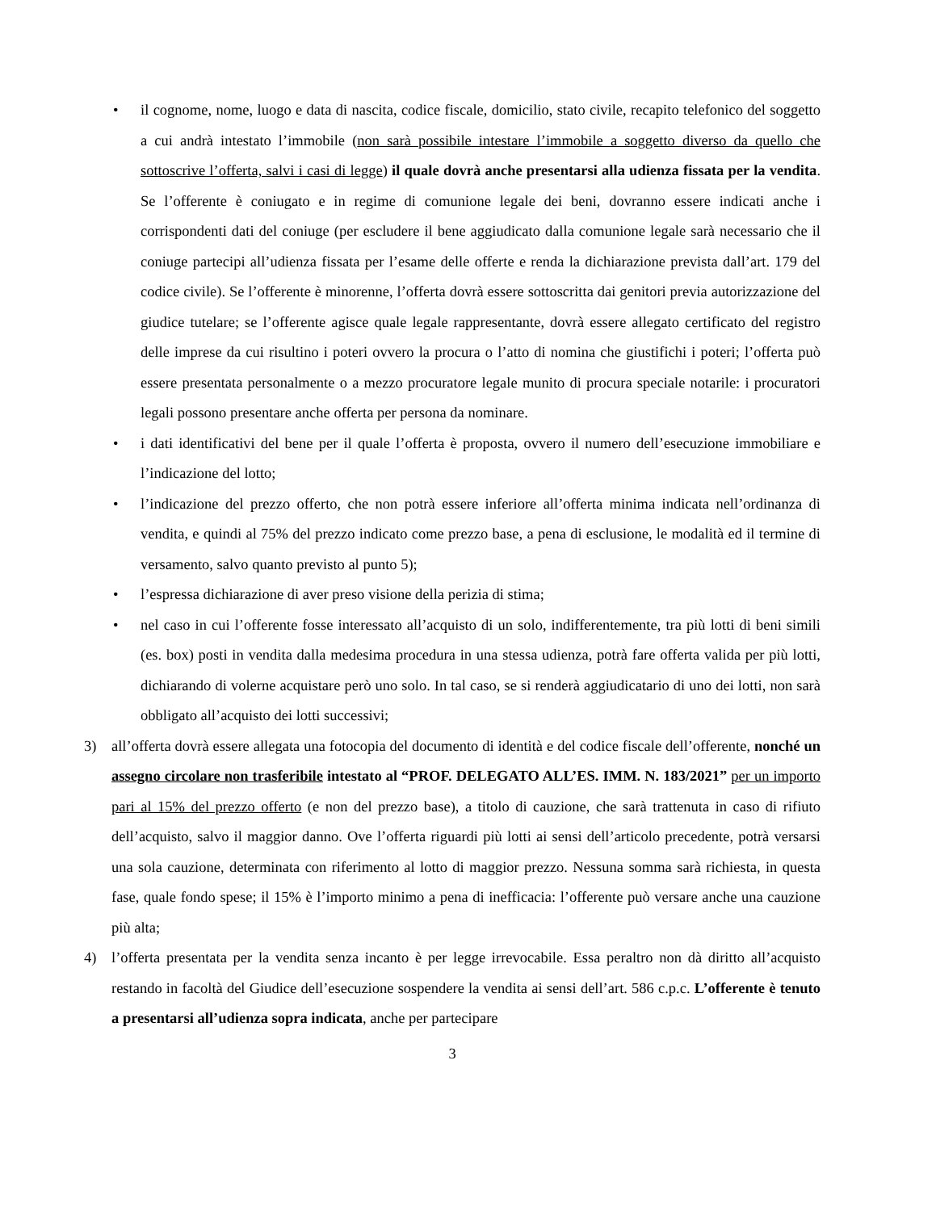• il cognome, nome, luogo e data di nascita, codice fiscale, domicilio, stato civile, recapito telefonico del soggetto a cui andrà intestato l’immobile (non sarà possibile intestare l’immobile a soggetto diverso da quello che sottoscrive l’offerta, salvi i casi di legge) il quale dovrà anche presentarsi alla udienza fissata per la vendita. Se l’offerente è coniugato e in regime di comunione legale dei beni, dovranno essere indicati anche i corrispondenti dati del coniuge (per escludere il bene aggiudicato dalla comunione legale sarà necessario che il coniuge partecipi all’udienza fissata per l’esame delle offerte e renda la dichiarazione prevista dall’art. 179 del codice civile). Se l’offerente è minorenne, l’offerta dovrà essere sottoscritta dai genitori previa autorizzazione del giudice tutelare; se l’offerente agisce quale legale rappresentante, dovrà essere allegato certificato del registro delle imprese da cui risultino i poteri ovvero la procura o l’atto di nomina che giustifichi i poteri; l’offerta può essere presentata personalmente o a mezzo procuratore legale munito di procura speciale notarile: i procuratori legali possono presentare anche offerta per persona da nominare.
• i dati identificativi del bene per il quale l’offerta è proposta, ovvero il numero dell’esecuzione immobiliare e l’indicazione del lotto;
• l’indicazione del prezzo offerto, che non potrà essere inferiore all’offerta minima indicata nell’ordinanza di vendita, e quindi al 75% del prezzo indicato come prezzo base, a pena di esclusione, le modalità ed il termine di versamento, salvo quanto previsto al punto 5);
• l’espressa dichiarazione di aver preso visione della perizia di stima;
• nel caso in cui l’offerente fosse interessato all’acquisto di un solo, indifferentemente, tra più lotti di beni simili (es. box) posti in vendita dalla medesima procedura in una stessa udienza, potrà fare offerta valida per più lotti, dichiarando di volerne acquistare però uno solo. In tal caso, se si renderà aggiudicatario di uno dei lotti, non sarà obbligato all’acquisto dei lotti successivi;
3) all’offerta dovrà essere allegata una fotocopia del documento di identità e del codice fiscale dell’offerente, nonché un assegno circolare non trasferibile intestato al “PROF. DELEGATO ALL’ES. IMM. N. 183/2021” per un importo pari al 15% del prezzo offerto (e non del prezzo base), a titolo di cauzione, che sarà trattenuta in caso di rifiuto dell’acquisto, salvo il maggior danno. Ove l’offerta riguardi più lotti ai sensi dell’articolo precedente, potrà versarsi una sola cauzione, determinata con riferimento al lotto di maggior prezzo. Nessuna somma sarà richiesta, in questa fase, quale fondo spese; il 15% è l’importo minimo a pena di inefficacia: l’offerente può versare anche una cauzione più alta;
4) l’offerta presentata per la vendita senza incanto è per legge irrevocabile. Essa peraltro non dà diritto all’acquisto restando in facoltà del Giudice dell’esecuzione sospendere la vendita ai sensi dell’art. 586 c.p.c. L’offerente è tenuto a presentarsi all’udienza sopra indicata, anche per partecipare
3